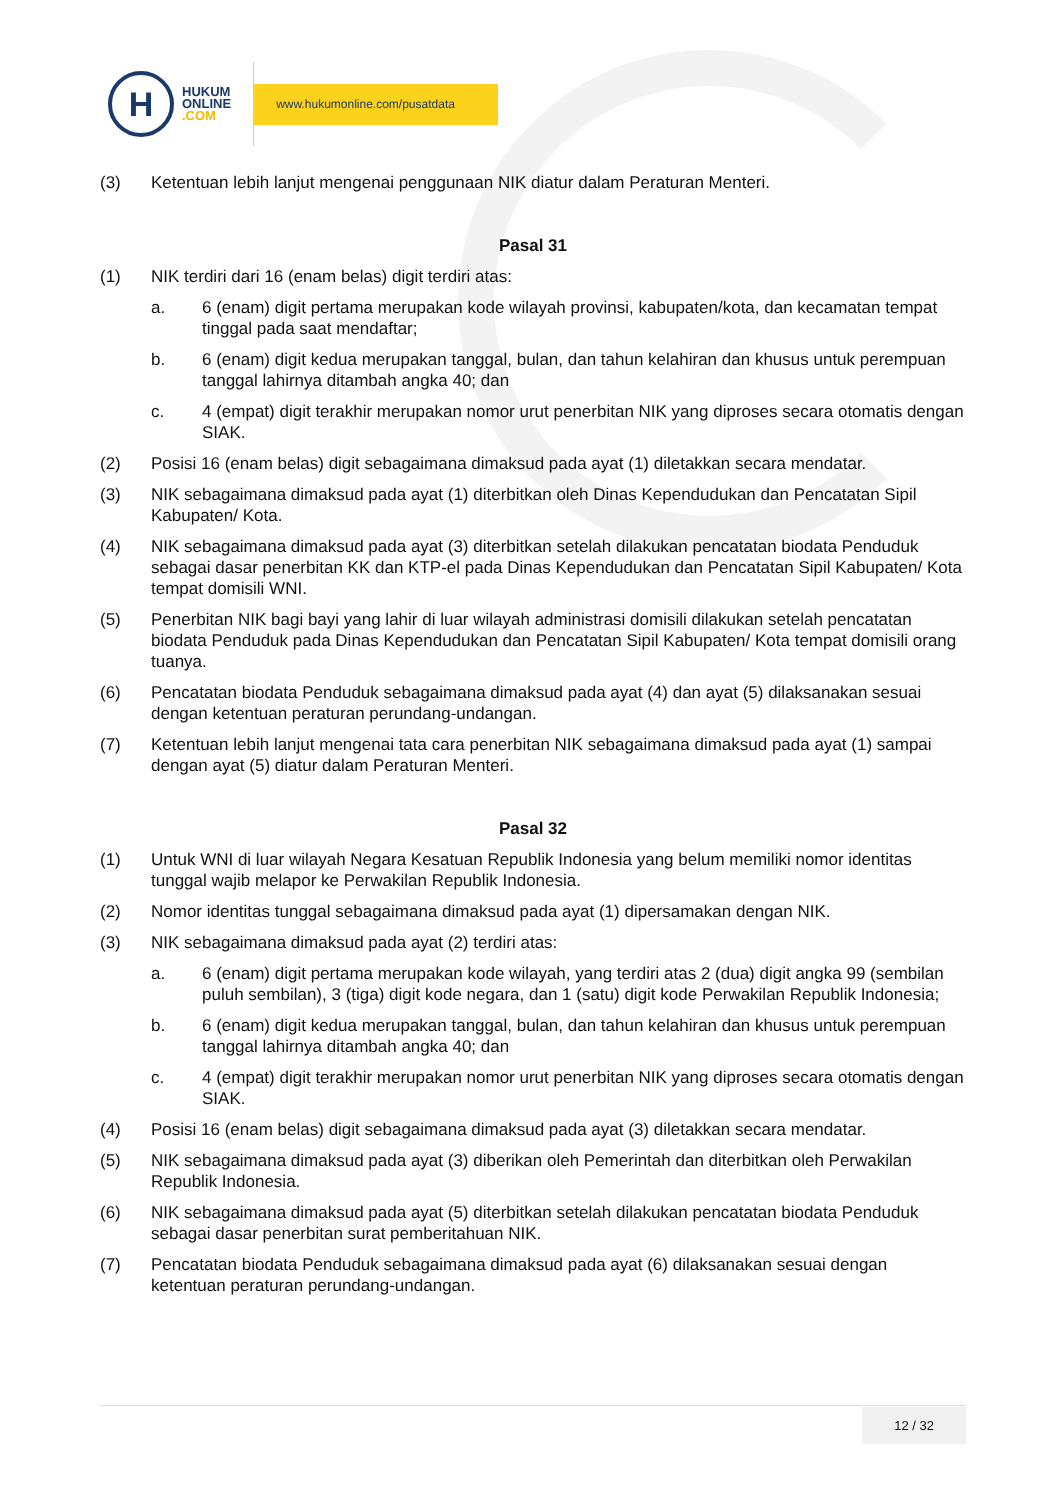H
HUKUM
ONLINE
.COM
www.hukumonline.com/pusatdata
(3) Ketentuan lebih lanjut mengenai penggunaan NIK diatur dalam Peraturan Menteri.
Pasal 31
(1) NIK terdiri dari 16 (enam belas) digit terdiri atas:
a. 6 (enam) digit pertama merupakan kode wilayah provinsi, kabupaten/kota, dan kecamatan tempat tinggal pada saat mendaftar;
b. 6 (enam) digit kedua merupakan tanggal, bulan, dan tahun kelahiran dan khusus untuk perempuan tanggal lahirnya ditambah angka 40; dan
c. 4 (empat) digit terakhir merupakan nomor urut penerbitan NIK yang diproses secara otomatis dengan SIAK.
(2) Posisi 16 (enam belas) digit sebagaimana dimaksud pada ayat (1) diletakkan secara mendatar.
(3) NIK sebagaimana dimaksud pada ayat (1) diterbitkan oleh Dinas Kependudukan dan Pencatatan Sipil Kabupaten/ Kota.
(4) NIK sebagaimana dimaksud pada ayat (3) diterbitkan setelah dilakukan pencatatan biodata Penduduk sebagai dasar penerbitan KK dan KTP-el pada Dinas Kependudukan dan Pencatatan Sipil Kabupaten/ Kota tempat domisili WNI.
(5) Penerbitan NIK bagi bayi yang lahir di luar wilayah administrasi domisili dilakukan setelah pencatatan biodata Penduduk pada Dinas Kependudukan dan Pencatatan Sipil Kabupaten/ Kota tempat domisili orang tuanya.
(6) Pencatatan biodata Penduduk sebagaimana dimaksud pada ayat (4) dan ayat (5) dilaksanakan sesuai dengan ketentuan peraturan perundang-undangan.
(7) Ketentuan lebih lanjut mengenai tata cara penerbitan NIK sebagaimana dimaksud pada ayat (1) sampai dengan ayat (5) diatur dalam Peraturan Menteri.
Pasal 32
(1) Untuk WNI di luar wilayah Negara Kesatuan Republik Indonesia yang belum memiliki nomor identitas tunggal wajib melapor ke Perwakilan Republik Indonesia.
(2) Nomor identitas tunggal sebagaimana dimaksud pada ayat (1) dipersamakan dengan NIK.
(3) NIK sebagaimana dimaksud pada ayat (2) terdiri atas:
a. 6 (enam) digit pertama merupakan kode wilayah, yang terdiri atas 2 (dua) digit angka 99 (sembilan puluh sembilan), 3 (tiga) digit kode negara, dan 1 (satu) digit kode Perwakilan Republik Indonesia;
b. 6 (enam) digit kedua merupakan tanggal, bulan, dan tahun kelahiran dan khusus untuk perempuan tanggal lahirnya ditambah angka 40; dan
c. 4 (empat) digit terakhir merupakan nomor urut penerbitan NIK yang diproses secara otomatis dengan SIAK.
(4) Posisi 16 (enam belas) digit sebagaimana dimaksud pada ayat (3) diletakkan secara mendatar.
(5) NIK sebagaimana dimaksud pada ayat (3) diberikan oleh Pemerintah dan diterbitkan oleh Perwakilan Republik Indonesia.
(6) NIK sebagaimana dimaksud pada ayat (5) diterbitkan setelah dilakukan pencatatan biodata Penduduk sebagai dasar penerbitan surat pemberitahuan NIK.
(7) Pencatatan biodata Penduduk sebagaimana dimaksud pada ayat (6) dilaksanakan sesuai dengan ketentuan peraturan perundang-undangan.
12 / 32